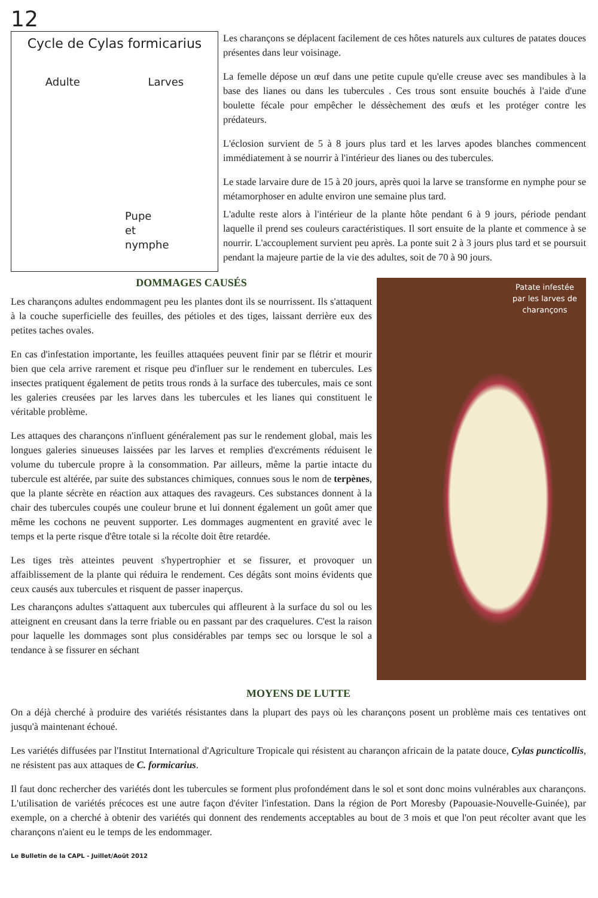12
Cycle de Cylas formicarius
Adulte Larves
Pupe
et
nymphe
Les charançons se déplacent facilement de ces hôtes naturels aux cultures de patates douces présentes dans leur voisinage.
La femelle dépose un œuf dans une petite cupule qu'elle creuse avec ses mandibules à la base des lianes ou dans les tubercules . Ces trous sont ensuite bouchés à l'aide d'une boulette fécale pour empêcher le déssèchement des œufs et les protéger contre les prédateurs.
L'éclosion survient de 5 à 8 jours plus tard et les larves apodes blanches commencent immédiatement à se nourrir à l'intérieur des lianes ou des tubercules.
Le stade larvaire dure de 15 à 20 jours, après quoi la larve se transforme en nymphe pour se métamorphoser en adulte environ une semaine plus tard.
L'adulte reste alors à l'intérieur de la plante hôte pendant 6 à 9 jours, période pendant laquelle il prend ses couleurs caractéristiques. Il sort ensuite de la plante et commence à se nourrir. L'accouplement survient peu après. La ponte suit 2 à 3 jours plus tard et se poursuit pendant la majeure partie de la vie des adultes, soit de 70 à 90 jours.
DOMMAGES CAUSÉS
Les charançons adultes endommagent peu les plantes dont ils se nourrissent. Ils s'attaquent à la couche superficielle des feuilles, des pétioles et des tiges, laissant derrière eux des petites taches ovales.
En cas d'infestation importante, les feuilles attaquées peuvent finir par se flétrir et mourir bien que cela arrive rarement et risque peu d'influer sur le rendement en tubercules. Les insectes pratiquent également de petits trous ronds à la surface des tubercules, mais ce sont les galeries creusées par les larves dans les tubercules et les lianes qui constituent le véritable problème.
Les attaques des charançons n'influent généralement pas sur le rendement global, mais les longues galeries sinueuses laissées par les larves et remplies d'excréments réduisent le volume du tubercule propre à la consommation. Par ailleurs, même la partie intacte du tubercule est altérée, par suite des substances chimiques, connues sous le nom de terpènes, que la plante sécrète en réaction aux attaques des ravageurs. Ces substances donnent à la chair des tubercules coupés une couleur brune et lui donnent également un goût amer que même les cochons ne peuvent supporter. Les dommages augmentent en gravité avec le temps et la perte risque d'être totale si la récolte doit être retardée.
Les tiges très atteintes peuvent s'hypertrophier et se fissurer, et provoquer un affaiblissement de la plante qui réduira le rendement. Ces dégâts sont moins évidents que ceux causés aux tubercules et risquent de passer inaperçus.
Les charançons adultes s'attaquent aux tubercules qui affleurent à la surface du sol ou les atteignent en creusant dans la terre friable ou en passant par des craquelures. C'est la raison pour laquelle les dommages sont plus considérables par temps sec ou lorsque le sol a tendance à se fissurer en séchant
Patate infestée par les larves de charançons
MOYENS DE LUTTE
On a déjà cherché à produire des variétés résistantes dans la plupart des pays où les charançons posent un problème mais ces tentatives ont jusqu'à maintenant échoué.
Les variétés diffusées par l'Institut International d'Agriculture Tropicale qui résistent au charançon africain de la patate douce, Cylas puncticollis, ne résistent pas aux attaques de C. formicarius.
Il faut donc rechercher des variétés dont les tubercules se forment plus profondément dans le sol et sont donc moins vulnérables aux charançons. L'utilisation de variétés précoces est une autre façon d'éviter l'infestation. Dans la région de Port Moresby (Papouasie-Nouvelle-Guinée), par exemple, on a cherché à obtenir des variétés qui donnent des rendements acceptables au bout de 3 mois et que l'on peut récolter avant que les charançons n'aient eu le temps de les endommager.
Le Bulletin de la CAPL - Juillet/Août 2012